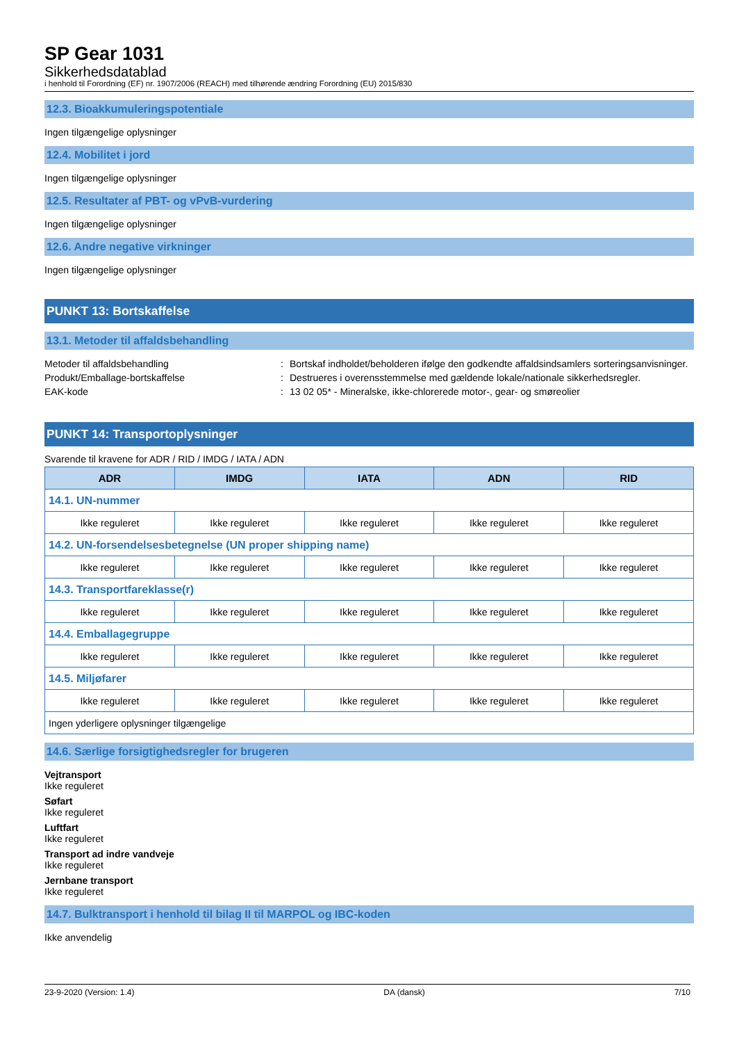SP Gear 1031
Sikkerhedsdatablad
i henhold til Forordning (EF) nr. 1907/2006 (REACH) med tilhørende ændring Forordning (EU) 2015/830
12.3. Bioakkumuleringspotentiale
Ingen tilgængelige oplysninger
12.4. Mobilitet i jord
Ingen tilgængelige oplysninger
12.5. Resultater af PBT- og vPvB-vurdering
Ingen tilgængelige oplysninger
12.6. Andre negative virkninger
Ingen tilgængelige oplysninger
PUNKT 13: Bortskaffelse
13.1. Metoder til affaldsbehandling
Metoder til affaldsbehandling : Bortskaf indholdet/beholderen ifølge den godkendte affaldsindsamlers sorteringsanvisninger.
Produkt/Emballage-bortskaffelse : Destrueres i overensstemmelse med gældende lokale/nationale sikkerhedsregler.
EAK-kode : 13 02 05* - Mineralske, ikke-chlorerede motor-, gear- og smøreolier
PUNKT 14: Transportoplysninger
Svarende til kravene for ADR / RID / IMDG / IATA / ADN
| ADR | IMDG | IATA | ADN | RID |
| --- | --- | --- | --- | --- |
| 14.1. UN-nummer | | | | |
| Ikke reguleret | Ikke reguleret | Ikke reguleret | Ikke reguleret | Ikke reguleret |
| 14.2. UN-forsendelsesbetegnelse (UN proper shipping name) | | | | |
| Ikke reguleret | Ikke reguleret | Ikke reguleret | Ikke reguleret | Ikke reguleret |
| 14.3. Transportfareklasse(r) | | | | |
| Ikke reguleret | Ikke reguleret | Ikke reguleret | Ikke reguleret | Ikke reguleret |
| 14.4. Emballagegruppe | | | | |
| Ikke reguleret | Ikke reguleret | Ikke reguleret | Ikke reguleret | Ikke reguleret |
| 14.5. Miljøfarer | | | | |
| Ikke reguleret | Ikke reguleret | Ikke reguleret | Ikke reguleret | Ikke reguleret |
| Ingen yderligere oplysninger tilgængelige | | | | |
14.6. Særlige forsigtighedsregler for brugeren
Vejtransport
Ikke reguleret
Søfart
Ikke reguleret
Luftfart
Ikke reguleret
Transport ad indre vandveje
Ikke reguleret
Jernbane transport
Ikke reguleret
14.7. Bulktransport i henhold til bilag II til MARPOL og IBC-koden
Ikke anvendelig
23-9-2020 (Version: 1.4) DA (dansk) 7/10